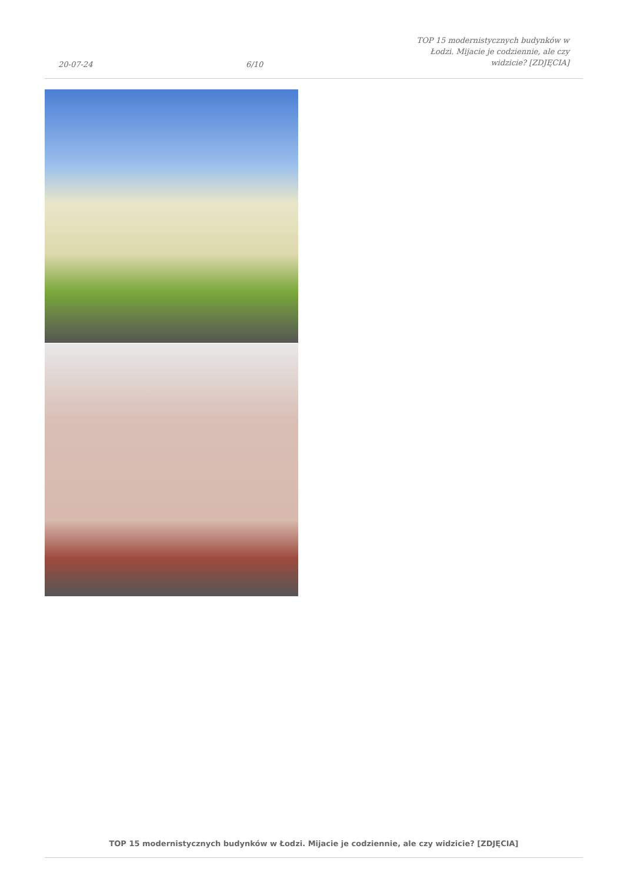20-07-24 6/10 TOP 15 modernistycznych budynków w Łodzi. Mijacie je codziennie, ale czy widzicie? [ZDJĘCIA]
TOP 15 modernistycznych budynków w Łodzi. Mijacie je codziennie, ale czy widzicie? [ZDJĘCIA]